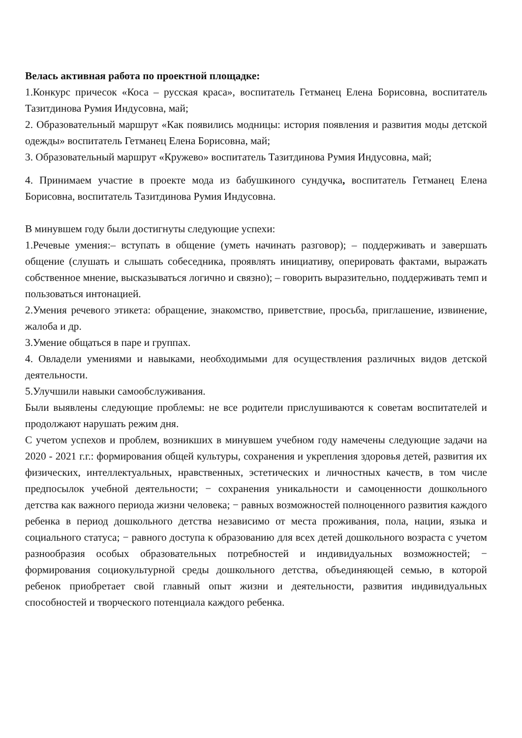Велась активная работа по проектной площадке:
1.Конкурс причесок «Коса – русская краса», воспитатель Гетманец Елена Борисовна, воспитатель Тазитдинова Румия Индусовна, май;
2. Образовательный маршрут «Как появились модницы: история появления и развития моды детской одежды» воспитатель Гетманец Елена Борисовна, май;
3. Образовательный маршрут «Кружево» воспитатель Тазитдинова Румия Индусовна, май;
4. Принимаем участие в проекте мода из бабушкиного сундучка, воспитатель Гетманец Елена Борисовна, воспитатель Тазитдинова Румия Индусовна.
В минувшем году были достигнуты следующие успехи:
1.Речевые умения:– вступать в общение (уметь начинать разговор); – поддерживать и завершать общение (слушать и слышать собеседника, проявлять инициативу, оперировать фактами, выражать собственное мнение, высказываться логично и связно); – говорить выразительно, поддерживать темп и пользоваться интонацией.
2.Умения речевого этикета: обращение, знакомство, приветствие, просьба, приглашение, извинение, жалоба и др.
3.Умение общаться в паре и группах.
4. Овладели умениями и навыками, необходимыми для осуществления различных видов детской деятельности.
5.Улучшили навыки самообслуживания.
Были выявлены следующие проблемы: не все родители прислушиваются к советам воспитателей и продолжают нарушать режим дня.
С учетом успехов и проблем, возникших в минувшем учебном году намечены следующие задачи на 2020 - 2021 г.г.: формирования общей культуры, сохранения и укрепления здоровья детей, развития их физических, интеллектуальных, нравственных, эстетических и личностных качеств, в том числе предпосылок учебной деятельности; − сохранения уникальности и самоценности дошкольного детства как важного периода жизни человека; − равных возможностей полноценного развития каждого ребенка в период дошкольного детства независимо от места проживания, пола, нации, языка и социального статуса; − равного доступа к образованию для всех детей дошкольного возраста с учетом разнообразия особых образовательных потребностей и индивидуальных возможностей; − формирования социокультурной среды дошкольного детства, объединяющей семью, в которой ребенок приобретает свой главный опыт жизни и деятельности, развития индивидуальных способностей и творческого потенциала каждого ребенка.